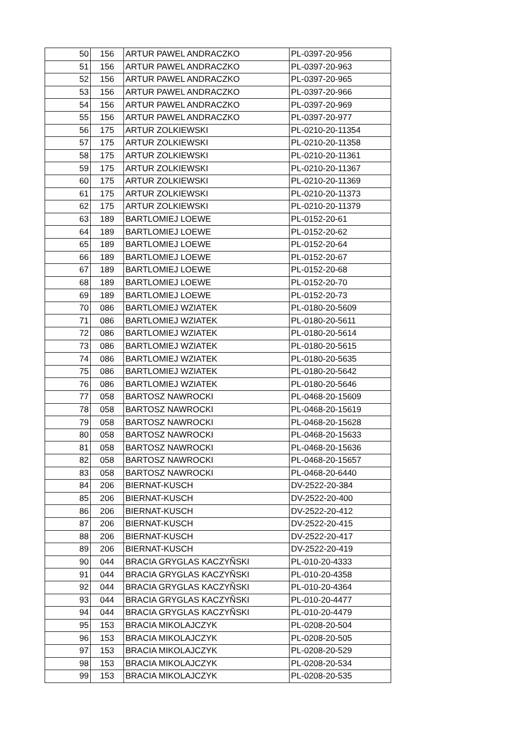| 50 | 156 | ARTUR PAWEL ANDRACZKO | PL-0397-20-956 |
| 51 | 156 | ARTUR PAWEL ANDRACZKO | PL-0397-20-963 |
| 52 | 156 | ARTUR PAWEL ANDRACZKO | PL-0397-20-965 |
| 53 | 156 | ARTUR PAWEL ANDRACZKO | PL-0397-20-966 |
| 54 | 156 | ARTUR PAWEL ANDRACZKO | PL-0397-20-969 |
| 55 | 156 | ARTUR PAWEL ANDRACZKO | PL-0397-20-977 |
| 56 | 175 | ARTUR ZOLKIEWSKI | PL-0210-20-11354 |
| 57 | 175 | ARTUR ZOLKIEWSKI | PL-0210-20-11358 |
| 58 | 175 | ARTUR ZOLKIEWSKI | PL-0210-20-11361 |
| 59 | 175 | ARTUR ZOLKIEWSKI | PL-0210-20-11367 |
| 60 | 175 | ARTUR ZOLKIEWSKI | PL-0210-20-11369 |
| 61 | 175 | ARTUR ZOLKIEWSKI | PL-0210-20-11373 |
| 62 | 175 | ARTUR ZOLKIEWSKI | PL-0210-20-11379 |
| 63 | 189 | BARTLOMIEJ LOEWE | PL-0152-20-61 |
| 64 | 189 | BARTLOMIEJ LOEWE | PL-0152-20-62 |
| 65 | 189 | BARTLOMIEJ LOEWE | PL-0152-20-64 |
| 66 | 189 | BARTLOMIEJ LOEWE | PL-0152-20-67 |
| 67 | 189 | BARTLOMIEJ LOEWE | PL-0152-20-68 |
| 68 | 189 | BARTLOMIEJ LOEWE | PL-0152-20-70 |
| 69 | 189 | BARTLOMIEJ LOEWE | PL-0152-20-73 |
| 70 | 086 | BARTLOMIEJ WZIATEK | PL-0180-20-5609 |
| 71 | 086 | BARTLOMIEJ WZIATEK | PL-0180-20-5611 |
| 72 | 086 | BARTLOMIEJ WZIATEK | PL-0180-20-5614 |
| 73 | 086 | BARTLOMIEJ WZIATEK | PL-0180-20-5615 |
| 74 | 086 | BARTLOMIEJ WZIATEK | PL-0180-20-5635 |
| 75 | 086 | BARTLOMIEJ WZIATEK | PL-0180-20-5642 |
| 76 | 086 | BARTLOMIEJ WZIATEK | PL-0180-20-5646 |
| 77 | 058 | BARTOSZ NAWROCKI | PL-0468-20-15609 |
| 78 | 058 | BARTOSZ NAWROCKI | PL-0468-20-15619 |
| 79 | 058 | BARTOSZ NAWROCKI | PL-0468-20-15628 |
| 80 | 058 | BARTOSZ NAWROCKI | PL-0468-20-15633 |
| 81 | 058 | BARTOSZ NAWROCKI | PL-0468-20-15636 |
| 82 | 058 | BARTOSZ NAWROCKI | PL-0468-20-15657 |
| 83 | 058 | BARTOSZ NAWROCKI | PL-0468-20-6440 |
| 84 | 206 | BIERNAT-KUSCH | DV-2522-20-384 |
| 85 | 206 | BIERNAT-KUSCH | DV-2522-20-400 |
| 86 | 206 | BIERNAT-KUSCH | DV-2522-20-412 |
| 87 | 206 | BIERNAT-KUSCH | DV-2522-20-415 |
| 88 | 206 | BIERNAT-KUSCH | DV-2522-20-417 |
| 89 | 206 | BIERNAT-KUSCH | DV-2522-20-419 |
| 90 | 044 | BRACIA GRYGLAS KACZYÑSKI | PL-010-20-4333 |
| 91 | 044 | BRACIA GRYGLAS KACZYÑSKI | PL-010-20-4358 |
| 92 | 044 | BRACIA GRYGLAS KACZYÑSKI | PL-010-20-4364 |
| 93 | 044 | BRACIA GRYGLAS KACZYÑSKI | PL-010-20-4477 |
| 94 | 044 | BRACIA GRYGLAS KACZYÑSKI | PL-010-20-4479 |
| 95 | 153 | BRACIA MIKOLAJCZYK | PL-0208-20-504 |
| 96 | 153 | BRACIA MIKOLAJCZYK | PL-0208-20-505 |
| 97 | 153 | BRACIA MIKOLAJCZYK | PL-0208-20-529 |
| 98 | 153 | BRACIA MIKOLAJCZYK | PL-0208-20-534 |
| 99 | 153 | BRACIA MIKOLAJCZYK | PL-0208-20-535 |